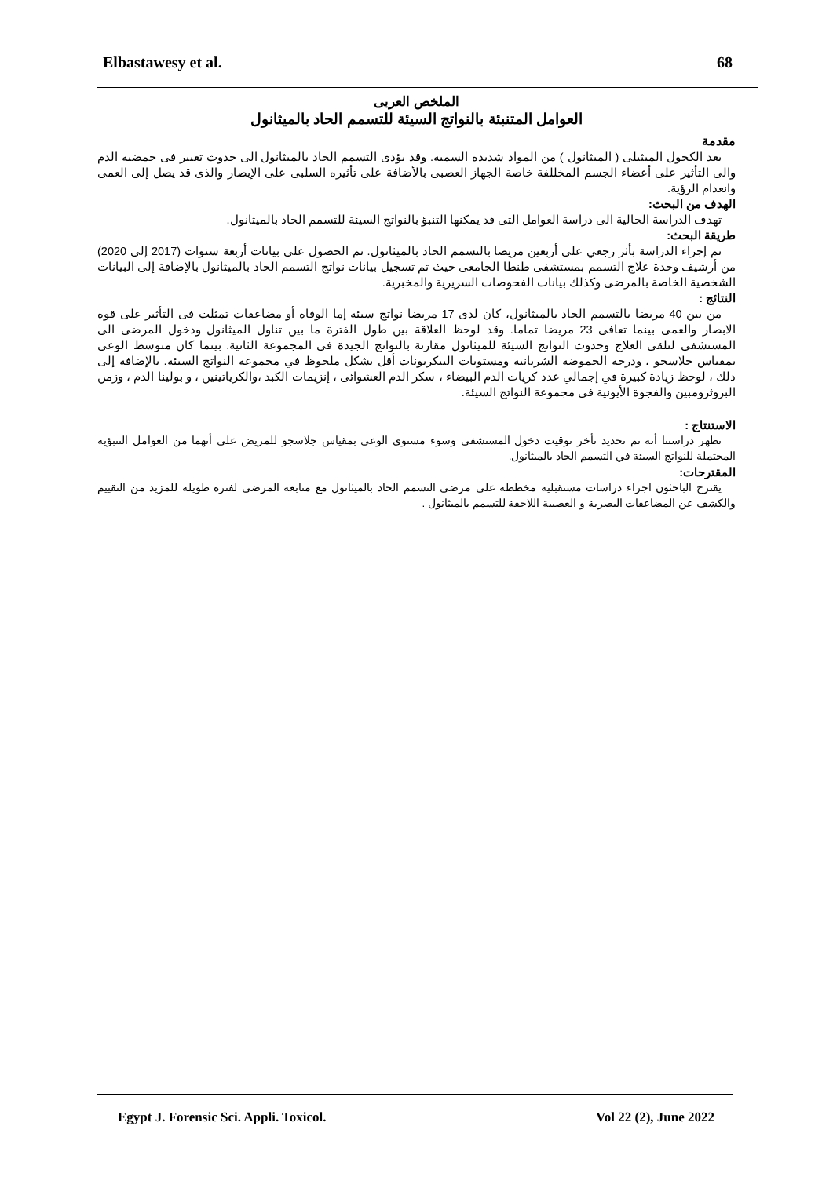Elbastawesy et al. 68
الملخص العربى
العوامل المتنبئة بالنواتج السيئة للتسمم الحاد بالميثانول
مقدمة
يعد الكحول الميثيلى ( الميثانول ) من المواد شديدة السمية. وقد يؤدى التسمم الحاد بالميثانول الى حدوث تغيير فى حمضية الدم والى التأثير على أعضاء الجسم المخللفة خاصة الجهاز العصبى بالأضافة على تأثيره السلبى على الإبصار والذى قد يصل إلى العمى وانعدام الرؤية.
الهدف من البحث:
تهدف الدراسة الحالية الى دراسة العوامل التى قد يمكنها التنبؤ بالنواتج السيئة للتسمم الحاد بالميثانول.
طريقة البحث:
تم إجراء الدراسة بأثر رجعي على أربعين مريضا بالتسمم الحاد بالميثانول. تم الحصول على بيانات أربعة سنوات (2017 إلى 2020) من أرشيف وحدة علاج التسمم بمستشفى طنطا الجامعى حيث تم تسجيل بيانات نواتج التسمم الحاد بالميثانول بالإضافة إلى البيانات الشخصية الخاصة بالمرضى وكذلك بيانات الفحوصات السريرية والمخبرية.
النتائج :
من بين 40 مريضا بالتسمم الحاد بالميثانول، كان لدى 17 مريضا نواتج سيئة إما الوفاة أو مضاعفات تمثلت فى التأثير على قوة الابصار والعمى بينما تعافى 23 مريضا تماما. وقد لوحظ العلاقة بين طول الفترة ما بين تناول الميثانول ودخول المرضى الى المستشفى لتلقى العلاج وحدوث النواتج السيئة للميثانول مقارنة بالنواتج الجيدة فى المجموعة الثانية. بينما كان متوسط الوعى بمقياس جلاسجو ، ودرجة الحموضة الشريانية ومستويات البيكربونات أقل بشكل ملحوظ في مجموعة النواتج السيئة. بالإضافة إلى ذلك ، لوحظ زيادة كبيرة في إجمالي عدد كريات الدم البيضاء ، سكر الدم العشوائى ، إنزيمات الكبد ،والكرياتينين ، و بولينا الدم ، وزمن البروثرومبين والفجوة الأيونية في مجموعة النواتج السيئة.
الاستنتاج :
تظهر دراستنا أنه تم تحديد تأخر توقيت دخول المستشفى وسوء مستوى الوعى بمقياس جلاسجو للمريض على أنهما من العوامل التنبؤية المحتملة للنواتج السيئة في التسمم الحاد بالميثانول.
المقترحات:
يقترح الباحثون اجراء دراسات مستقبلية مخططة على مرضى التسمم الحاد بالميثانول مع متابعة المرضى لفترة طويلة للمزيد من التقييم والكشف عن المضاعفات البصرية و العصبية اللاحقة للتسمم بالميثانول .
Egypt J. Forensic Sci. Appli. Toxicol. Vol 22 (2), June 2022